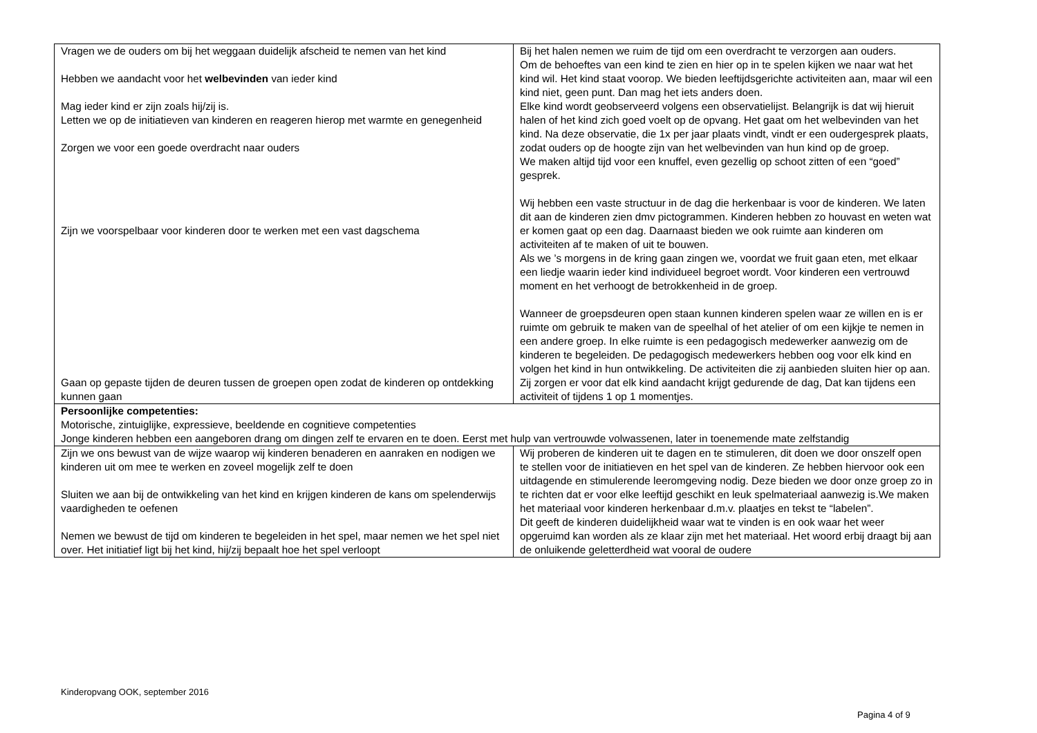| Vragen we de ouders om bij het weggaan duidelijk afscheid te nemen van het kind Hebben we aandacht voor het welbevinden van ieder kind Mag ieder kind er zijn zoals hij/zij is. Letten we op de initiatieven van kinderen en reageren hierop met warmte en genegenheid Zorgen we voor een goede overdracht naar ouders Zijn we voorspelbaar voor kinderen door te werken met een vast dagschema Gaan op gepaste tijden de deuren tussen de groepen open zodat de kinderen op ontdekking kunnen gaan | Bij het halen nemen we ruim de tijd om een overdracht te verzorgen aan ouders. Om de behoeftes van een kind te zien en hier op in te spelen kijken we naar wat het kind wil. Het kind staat voorop. We bieden leeftijdsgerichte activiteiten aan, maar wil een kind niet, geen punt. Dan mag het iets anders doen. Elke kind wordt geobserveerd volgens een observatielijst. Belangrijk is dat wij hieruit halen of het kind zich goed voelt op de opvang. Het gaat om het welbevinden van het kind. Na deze observatie, die 1x per jaar plaats vindt, vindt er een oudergesprek plaats, zodat ouders op de hoogte zijn van het welbevinden van hun kind op de groep. We maken altijd tijd voor een knuffel, even gezellig op schoot zitten of een “goed” gesprek. Wij hebben een vaste structuur in de dag die herkenbaar is voor de kinderen. We laten dit aan de kinderen zien dmv pictogrammen. Kinderen hebben zo houvast en weten wat er komen gaat op een dag. Daarnaast bieden we ook ruimte aan kinderen om activiteiten af te maken of uit te bouwen. Als we ’s morgens in de kring gaan zingen we, voordat we fruit gaan eten, met elkaar een liedje waarin ieder kind individueel begroet wordt. Voor kinderen een vertrouwd moment en het verhoogt de betrokkenheid in de groep. Wanneer de groepsdeuren open staan kunnen kinderen spelen waar ze willen en is er ruimte om gebruik te maken van de speelhal of het atelier of om een kijkje te nemen in een andere groep. In elke ruimte is een pedagogisch medewerker aanwezig om de kinderen te begeleiden. De pedagogisch medewerkers hebben oog voor elk kind en volgen het kind in hun ontwikkeling. De activiteiten die zij aanbieden sluiten hier op aan. Zij zorgen er voor dat elk kind aandacht krijgt gedurende de dag, Dat kan tijdens een activiteit of tijdens 1 op 1 momentjes. |
| Persoonlijke competenties: Motorische, zintuiglijke, expressieve, beeldende en cognitieve competenties Jonge kinderen hebben een aangeboren drang om dingen zelf te ervaren en te doen. Eerst met hulp van vertrouwde volwassenen, later in toenemende mate zelfstandig | |
| Zijn we ons bewust van de wijze waarop wij kinderen benaderen en aanraken en nodigen we kinderen uit om mee te werken en zoveel mogelijk zelf te doen Sluiten we aan bij de ontwikkeling van het kind en krijgen kinderen de kans om spelenderwijs vaardigheden te oefenen Nemen we bewust de tijd om kinderen te begeleiden in het spel, maar nemen we het spel niet over. Het initiatief ligt bij het kind, hij/zij bepaalt hoe het spel verloopt | Wij proberen de kinderen uit te dagen en te stimuleren, dit doen we door onszelf open te stellen voor de initiatieven en het spel van de kinderen. Ze hebben hiervoor ook een uitdagende en stimulerende leeromgeving nodig. Deze bieden we door onze groep zo in te richten dat er voor elke leeftijd geschikt en leuk spelmateriaal aanwezig is.We maken het materiaal voor kinderen herkenbaar d.m.v. plaatjes en tekst te “labelen”. Dit geeft de kinderen duidelijkheid waar wat te vinden is en ook waar het weer opgeruimd kan worden als ze klaar zijn met het materiaal. Het woord erbij draagt bij aan de onluikende geletterdheid wat vooral de oudere |
Kinderopvang OOK, september 2016
Pagina 4 of 9